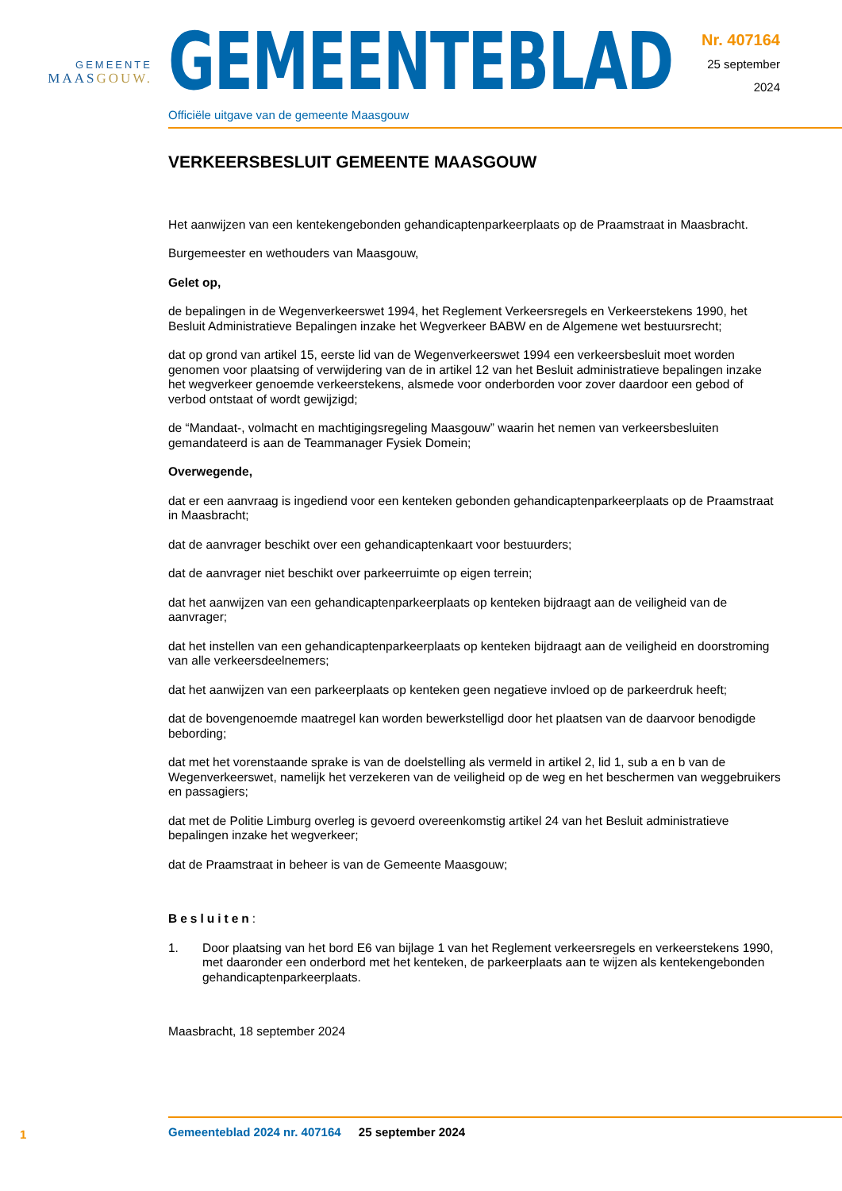GEMEENTE
MAASGOUW.
GEMEENTEBLAD
Officiële uitgave van de gemeente Maasgouw
Nr. 407164
25 september
2024
VERKEERSBESLUIT GEMEENTE MAASGOUW
Het aanwijzen van een kentekengebonden gehandicaptenparkeerplaats op de Praamstraat in Maasbracht.
Burgemeester en wethouders van Maasgouw,
Gelet op,
de bepalingen in de Wegenverkeerswet 1994, het Reglement Verkeersregels en Verkeerstekens 1990, het Besluit Administratieve Bepalingen inzake het Wegverkeer BABW en de Algemene wet bestuursrecht;
dat op grond van artikel 15, eerste lid van de Wegenverkeerswet 1994 een verkeersbesluit moet worden genomen voor plaatsing of verwijdering van de in artikel 12 van het Besluit administratieve bepalingen inzake het wegverkeer genoemde verkeerstekens, alsmede voor onderborden voor zover daardoor een gebod of verbod ontstaat of wordt gewijzigd;
de “Mandaat-, volmacht en machtigingsregeling Maasgouw” waarin het nemen van verkeersbesluiten gemandateerd is aan de Teammanager Fysiek Domein;
Overwegende,
dat er een aanvraag is ingediend voor een kenteken gebonden gehandicaptenparkeerplaats op de Praamstraat in Maasbracht;
dat de aanvrager beschikt over een gehandicaptenkaart voor bestuurders;
dat de aanvrager niet beschikt over parkeerruimte op eigen terrein;
dat het aanwijzen van een gehandicaptenparkeerplaats op kenteken bijdraagt aan de veiligheid van de aanvrager;
dat het instellen van een gehandicaptenparkeerplaats op kenteken bijdraagt aan de veiligheid en doorstroming van alle verkeersdeelnemers;
dat het aanwijzen van een parkeerplaats op kenteken geen negatieve invloed op de parkeerdruk heeft;
dat de bovengenoemde maatregel kan worden bewerkstelligd door het plaatsen van de daarvoor benodigde bebording;
dat met het vorenstaande sprake is van de doelstelling als vermeld in artikel 2, lid 1, sub a en b van de Wegenverkeerswet, namelijk het verzekeren van de veiligheid op de weg en het beschermen van weggebruikers en passagiers;
dat met de Politie Limburg overleg is gevoerd overeenkomstig artikel 24 van het Besluit administratieve bepalingen inzake het wegverkeer;
dat de Praamstraat in beheer is van de Gemeente Maasgouw;
Besluiten:
1. Door plaatsing van het bord E6 van bijlage 1 van het Reglement verkeersregels en verkeerstekens 1990, met daaronder een onderbord met het kenteken, de parkeerplaats aan te wijzen als kentekengebonden gehandicaptenparkeerplaats.
Maasbracht, 18 september 2024
1
Gemeenteblad 2024 nr. 407164 25 september 2024